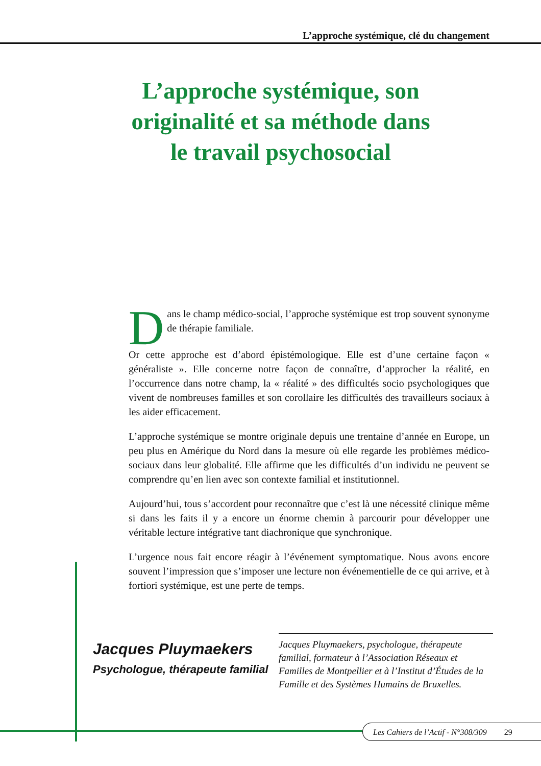L’approche systémique, clé du changement
L’approche systémique, son originalité et sa méthode dans le travail psychosocial
Dans le champ médico-social, l’approche systémique est trop souvent synonyme de thérapie familiale.
Or cette approche est d’abord épistémologique. Elle est d’une certaine façon « généraliste ». Elle concerne notre façon de connaître, d’approcher la réalité, en l’occurrence dans notre champ, la « réalité » des difficultés socio psychologiques que vivent de nombreuses familles et son corollaire les difficultés des travailleurs sociaux à les aider efficacement.
L’approche systémique se montre originale depuis une trentaine d’année en Europe, un peu plus en Amérique du Nord dans la mesure où elle regarde les problèmes médico-sociaux dans leur globalité. Elle affirme que les difficultés d’un individu ne peuvent se comprendre qu’en lien avec son contexte familial et institutionnel.
Aujourd’hui, tous s’accordent pour reconnaître que c’est là une nécessité clinique même si dans les faits il y a encore un énorme chemin à parcourir pour développer une véritable lecture intégrative tant diachronique que synchronique.
L’urgence nous fait encore réagir à l’événement symptomatique. Nous avons encore souvent l’impression que s’imposer une lecture non événementielle de ce qui arrive, et à fortiori systémique, est une perte de temps.
Jacques Pluymaekers
Psychologue, thérapeute familial
Jacques Pluymaekers, psychologue, thérapeute familial, formateur à l’Association Réseaux et Familles de Montpellier et à l’Institut d’Études de la Famille et des Systèmes Humains de Bruxelles.
Les Cahiers de l’Actif - N°308/309 29